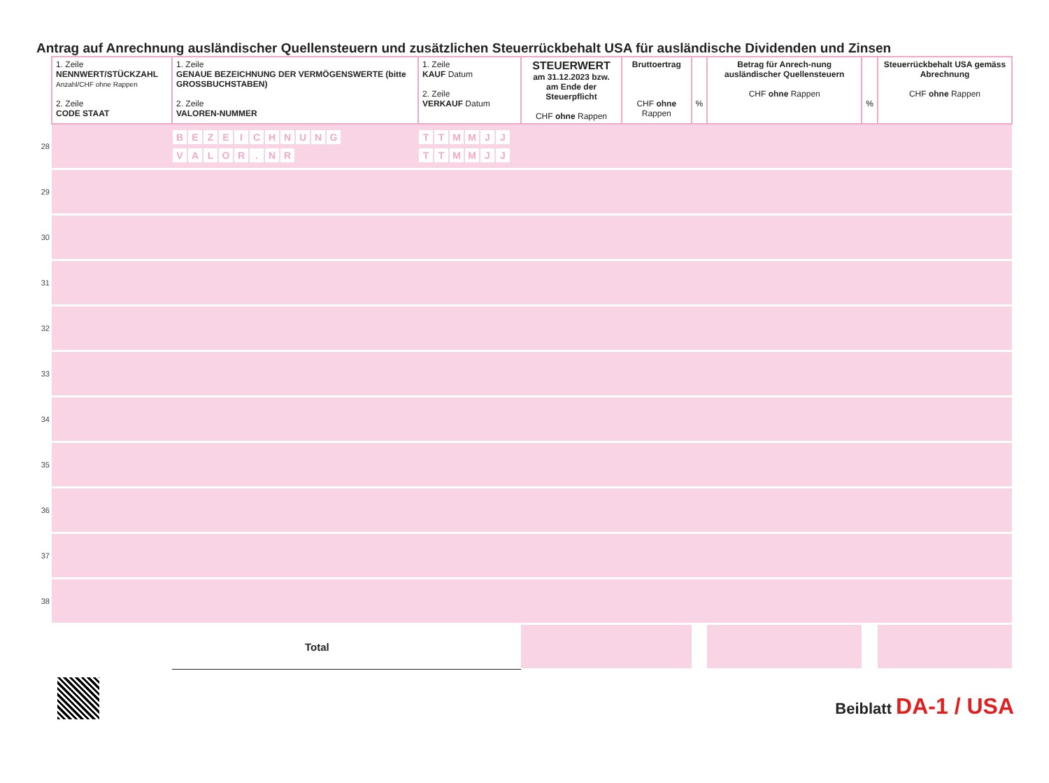Antrag auf Anrechnung ausländischer Quellensteuern und zusätzlichen Steuerrückbehalt USA für ausländische Dividenden und Zinsen
| | 1. Zeile NENNWERT/STÜCKZAHL Anzahl/CHF ohne Rappen 2. Zeile CODE STAAT | 1. Zeile GENAUE BEZEICHNUNG DER VERMÖGENSWERTE (bitte GROSSBUCHSTABEN) 2. Zeile VALOREN-NUMMER | 1. Zeile KAUF Datum 2. Zeile VERKAUF Datum | STEUERWERT am 31.12.2023 bzw. am Ende der Steuerpflicht CHF ohne Rappen | Bruttoertrag CHF ohne Rappen | % | Betrag für Anrech-nung ausländischer Quellensteuern CHF ohne Rappen | % | Steuerrückbehalt USA gemäss Abrechnung CHF ohne Rappen |
| 28 | | B E Z E I C H N U N G V A L O R . N R | T T M M J J T T M M J J | | | | | | |
| 29 | | | | | | | | | |
| 30 | | | | | | | | | |
| 31 | | | | | | | | | |
| 32 | | | | | | | | | |
| 33 | | | | | | | | | |
| 34 | | | | | | | | | |
| 35 | | | | | | | | | |
| 36 | | | | | | | | | |
| 37 | | | | | | | | | |
| 38 | | | | | | | | | |
| | | Total | | | | | | | |
Beiblatt DA-1 / USA